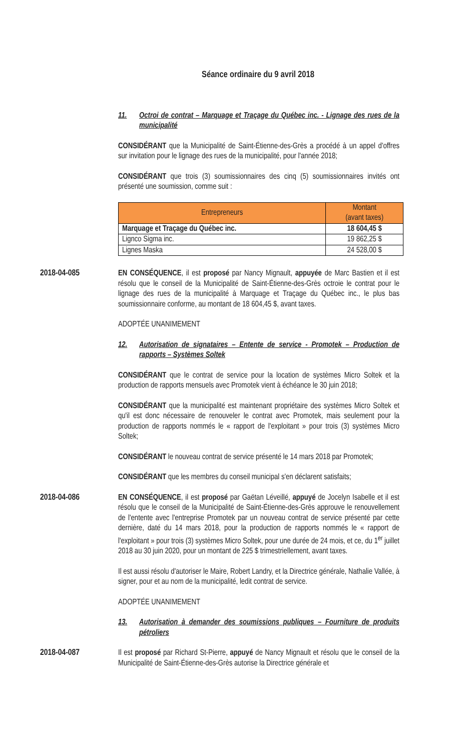Séance ordinaire du 9 avril 2018
11. Octroi de contrat – Marquage et Traçage du Québec inc. - Lignage des rues de la municipalité
CONSIDÉRANT que la Municipalité de Saint-Étienne-des-Grès a procédé à un appel d'offres sur invitation pour le lignage des rues de la municipalité, pour l'année 2018;
CONSIDÉRANT que trois (3) soumissionnaires des cinq (5) soumissionnaires invités ont présenté une soumission, comme suit :
| Entrepreneurs | Montant (avant taxes) |
| --- | --- |
| Marquage et Traçage du Québec inc. | 18 604,45 $ |
| Lignco Sigma inc. | 19 862,25 $ |
| Lignes Maska | 24 528,00 $ |
2018-04-085 EN CONSÉQUENCE, il est proposé par Nancy Mignault, appuyée de Marc Bastien et il est résolu que le conseil de la Municipalité de Saint-Étienne-des-Grès octroie le contrat pour le lignage des rues de la municipalité à Marquage et Traçage du Québec inc., le plus bas soumissionnaire conforme, au montant de 18 604,45 $, avant taxes.
ADOPTÉE UNANIMEMENT
12. Autorisation de signataires – Entente de service - Promotek – Production de rapports – Systèmes Soltek
CONSIDÉRANT que le contrat de service pour la location de systèmes Micro Soltek et la production de rapports mensuels avec Promotek vient à échéance le 30 juin 2018;
CONSIDÉRANT que la municipalité est maintenant propriétaire des systèmes Micro Soltek et qu'il est donc nécessaire de renouveler le contrat avec Promotek, mais seulement pour la production de rapports nommés le « rapport de l'exploitant » pour trois (3) systèmes Micro Soltek;
CONSIDÉRANT le nouveau contrat de service présenté le 14 mars 2018 par Promotek;
CONSIDÉRANT que les membres du conseil municipal s'en déclarent satisfaits;
2018-04-086 EN CONSÉQUENCE, il est proposé par Gaëtan Léveillé, appuyé de Jocelyn Isabelle et il est résolu que le conseil de la Municipalité de Saint-Étienne-des-Grès approuve le renouvellement de l'entente avec l'entreprise Promotek par un nouveau contrat de service présenté par cette dernière, daté du 14 mars 2018, pour la production de rapports nommés le « rapport de l'exploitant » pour trois (3) systèmes Micro Soltek, pour une durée de 24 mois, et ce, du 1<sup>er</sup> juillet 2018 au 30 juin 2020, pour un montant de 225 $ trimestriellement, avant taxes.
Il est aussi résolu d'autoriser le Maire, Robert Landry, et la Directrice générale, Nathalie Vallée, à signer, pour et au nom de la municipalité, ledit contrat de service.
ADOPTÉE UNANIMEMENT
13. Autorisation à demander des soumissions publiques – Fourniture de produits pétroliers
2018-04-087 Il est proposé par Richard St-Pierre, appuyé de Nancy Mignault et résolu que le conseil de la Municipalité de Saint-Étienne-des-Grès autorise la Directrice générale et